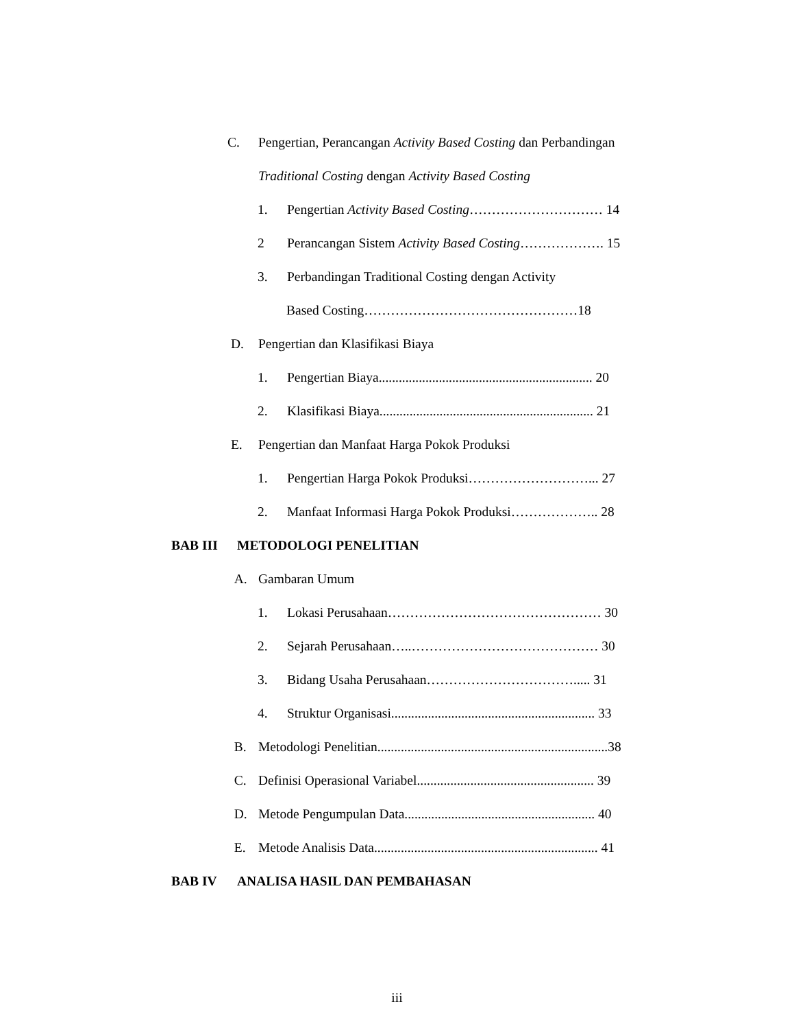C. Pengertian, Perancangan Activity Based Costing dan Perbandingan
Traditional Costing dengan Activity Based Costing
1. Pengertian Activity Based Costing………………………… 14
2 Perancangan Sistem Activity Based Costing………………. 15
3. Perbandingan Traditional Costing dengan Activity
Based Costing…………………………………………18
D. Pengertian dan Klasifikasi Biaya
1. Pengertian Biaya................................................................ 20
2. Klasifikasi Biaya................................................................ 21
E. Pengertian dan Manfaat Harga Pokok Produksi
1. Pengertian Harga Pokok Produksi………………………... 27
2. Manfaat Informasi Harga Pokok Produksi……………….. 28
BAB III METODOLOGI PENELITIAN
A. Gambaran Umum
1. Lokasi Perusahaan………………………………………… 30
2. Sejarah Perusahaan…..…………………………………… 30
3. Bidang Usaha Perusahaan……………………………..... 31
4. Struktur Organisasi............................................................. 33
B. Metodologi Penelitian.....................................................................38
C. Definisi Operasional Variabel..................................................... 39
D. Metode Pengumpulan Data......................................................... 40
E. Metode Analisis Data................................................................... 41
BAB IV ANALISA HASIL DAN PEMBAHASAN
iii